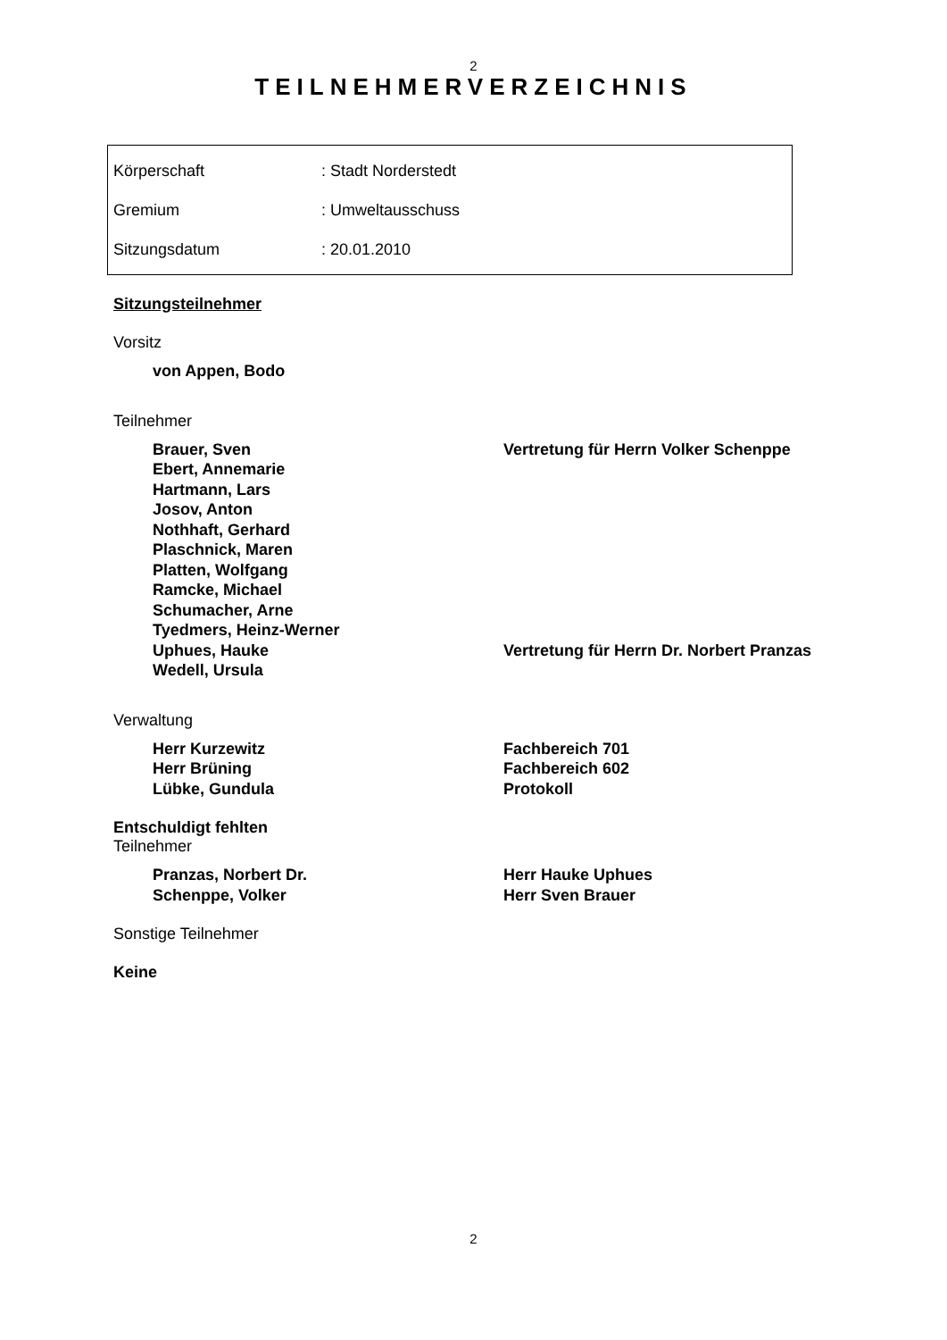2
TEILNEHMERVERZEICHNIS
| Körperschaft | : Stadt Norderstedt |
| Gremium | : Umweltausschuss |
| Sitzungsdatum | : 20.01.2010 |
Sitzungsteilnehmer
Vorsitz
von Appen, Bodo
Teilnehmer
Brauer, Sven Vertretung für Herrn Volker Schenppe
Ebert, Annemarie
Hartmann, Lars
Josov, Anton
Nothhaft, Gerhard
Plaschnick, Maren
Platten, Wolfgang
Ramcke, Michael
Schumacher, Arne
Tyedmers, Heinz-Werner
Uphues, Hauke Vertretung für Herrn Dr. Norbert Pranzas
Wedell, Ursula
Verwaltung
Herr Kurzewitz Fachbereich 701
Herr Brüning Fachbereich 602
Lübke, Gundula Protokoll
Entschuldigt fehlten
Teilnehmer
Pranzas, Norbert Dr. Herr Hauke Uphues
Schenppe, Volker Herr Sven Brauer
Sonstige Teilnehmer
Keine
2